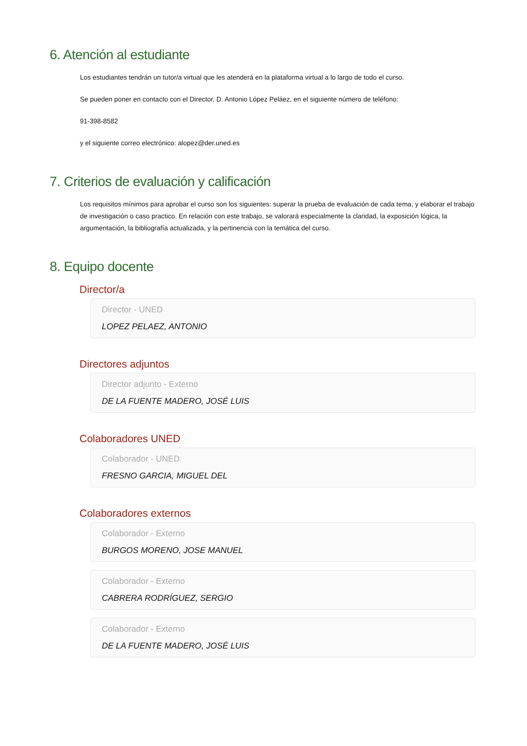6. Atención al estudiante
Los estudiantes tendrán un tutor/a virtual que les atenderá en la plataforma virtual a lo largo de todo el curso.
Se pueden poner en contacto con el Director, D. Antonio López Peláez, en el siguiente número de teléfono:
91-398-8582
y el siguiente correo electrónico: alopez@der.uned.es
7. Criterios de evaluación y calificación
Los requisitos mínimos para aprobar el curso son los siguientes: superar la prueba de evaluación de cada tema, y elaborar el trabajo de investigación o caso practico. En relación con este trabajo, se valorará especialmente la claridad, la exposición lógica, la argumentación, la bibliografía actualizada, y la pertinencia con la temática del curso.
8. Equipo docente
Director/a
Director - UNED
LOPEZ PELAEZ, ANTONIO
Directores adjuntos
Director adjunto - Externo
DE LA FUENTE MADERO, JOSÉ LUIS
Colaboradores UNED
Colaborador - UNED
FRESNO GARCIA, MIGUEL DEL
Colaboradores externos
Colaborador - Externo
BURGOS MORENO, JOSE MANUEL
Colaborador - Externo
CABRERA RODRÍGUEZ, SERGIO
Colaborador - Externo
DE LA FUENTE MADERO, JOSÉ LUIS